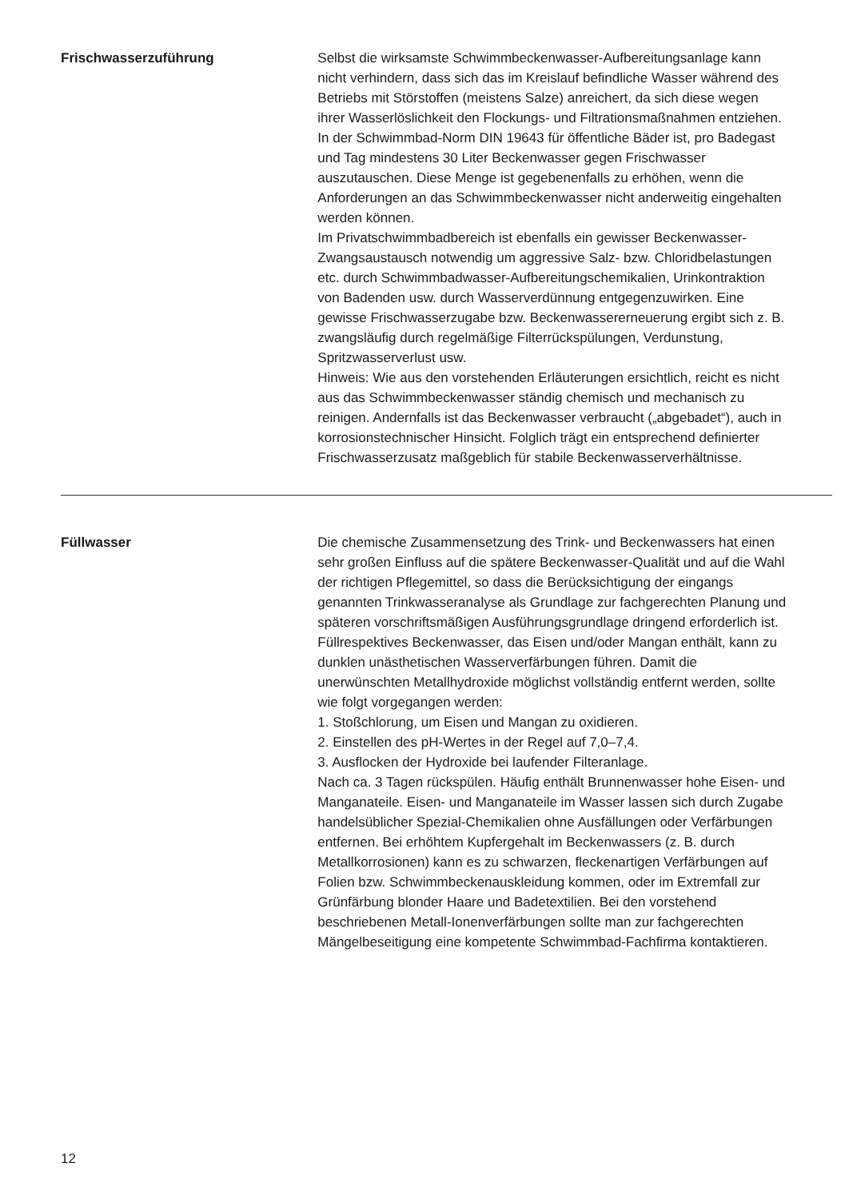Frischwasserzuführung Selbst die wirksamste Schwimmbeckenwasser-Aufbereitungsanlage kann nicht verhindern, dass sich das im Kreislauf befindliche Wasser während des Betriebs mit Störstoffen (meistens Salze) anreichert, da sich diese wegen ihrer Wasserlöslichkeit den Flockungs- und Filtrationsmaßnahmen entziehen. In der Schwimmbad-Norm DIN 19643 für öffentliche Bäder ist, pro Badegast und Tag mindestens 30 Liter Beckenwasser gegen Frischwasser auszutauschen. Diese Menge ist gegebenenfalls zu erhöhen, wenn die Anforderungen an das Schwimmbeckenwasser nicht anderweitig eingehalten werden können.
Im Privatschwimmbadbereich ist ebenfalls ein gewisser Beckenwasser-Zwangsaustausch notwendig um aggressive Salz- bzw. Chloridbelastungen etc. durch Schwimmbadwasser-Aufbereitungschemikalien, Urinkontraktion von Badenden usw. durch Wasserverdünnung entgegenzuwirken. Eine gewisse Frischwasserzugabe bzw. Beckenwassererneuerung ergibt sich z. B. zwangsläufig durch regelmäßige Filterrückspülungen, Verdunstung, Spritzwasserverlust usw.
Hinweis: Wie aus den vorstehenden Erläuterungen ersichtlich, reicht es nicht aus das Schwimmbeckenwasser ständig chemisch und mechanisch zu reinigen. Andernfalls ist das Beckenwasser verbraucht („abgebadet“), auch in korrosionstechnischer Hinsicht. Folglich trägt ein entsprechend definierter Frischwasserzusatz maßgeblich für stabile Beckenwasserverhältnisse.
Füllwasser Die chemische Zusammensetzung des Trink- und Beckenwassers hat einen sehr großen Einfluss auf die spätere Beckenwasser-Qualität und auf die Wahl der richtigen Pflegemittel, so dass die Berücksichtigung der eingangs genannten Trinkwasseranalyse als Grundlage zur fachgerechten Planung und späteren vorschriftsmäßigen Ausführungsgrundlage dringend erforderlich ist. Füllrespektives Beckenwasser, das Eisen und/oder Mangan enthält, kann zu dunklen unästhetischen Wasserverfärbungen führen. Damit die unerwünschten Metallhydroxide möglichst vollständig entfernt werden, sollte wie folgt vorgegangen werden:
1. Stoßchlorung, um Eisen und Mangan zu oxidieren.
2. Einstellen des pH-Wertes in der Regel auf 7,0–7,4.
3. Ausflocken der Hydroxide bei laufender Filteranlage.
Nach ca. 3 Tagen rückspülen. Häufig enthält Brunnenwasser hohe Eisen- und Manganateile. Eisen- und Manganateile im Wasser lassen sich durch Zugabe handelsüblicher Spezial-Chemikalien ohne Ausfällungen oder Verfärbungen entfernen. Bei erhöhtem Kupfergehalt im Beckenwassers (z. B. durch Metallkorrosionen) kann es zu schwarzen, fleckenartigen Verfärbungen auf Folien bzw. Schwimmbeckenauskleidung kommen, oder im Extremfall zur Grünfärbung blonder Haare und Badetextilien. Bei den vorstehend beschriebenen Metall-Ionenverfärbungen sollte man zur fachgerechten Mängelbeseitigung eine kompetente Schwimmbad-Fachfirma kontaktieren.
12